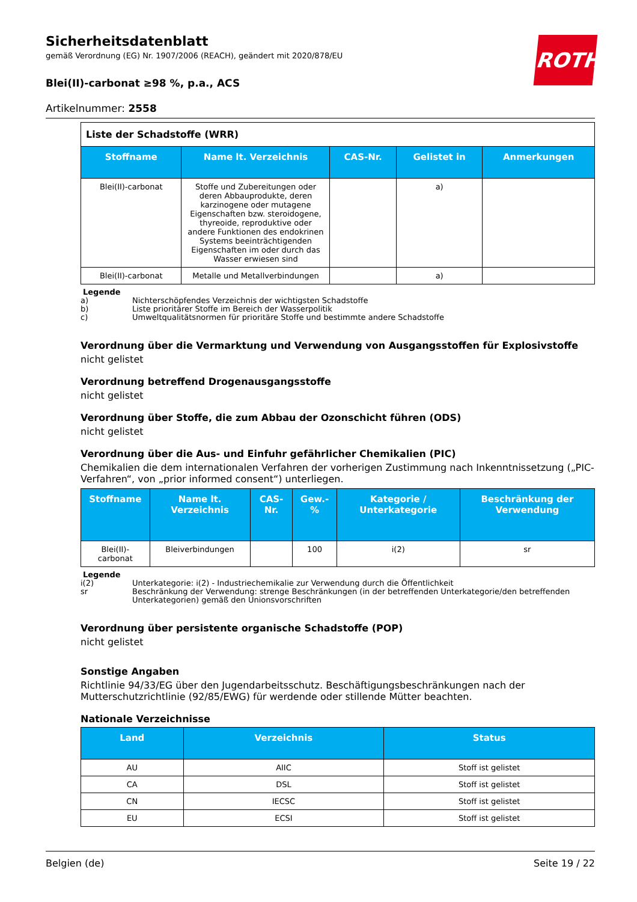ROTH
Sicherheitsdatenblatt
gemäß Verordnung (EG) Nr. 1907/2006 (REACH), geändert mit 2020/878/EU
Blei(II)-carbonat ≥98 %, p.a., ACS
Artikelnummer: 2558
Liste der Schadstoffe (WRR)
| Stoffname | Name lt. Verzeichnis | CAS-Nr. | Gelistet in | Anmerkungen |
| --- | --- | --- | --- | --- |
| Blei(II)-carbonat | Stoffe und Zubereitungen oder deren Abbauprodukte, deren karzinogene oder mutagene Eigenschaften bzw. steroidogene, thyreoide, reproduktive oder andere Funktionen des endokrinen Systems beeinträchtigenden Eigenschaften im oder durch das Wasser erwiesen sind | | a) | |
| Blei(II)-carbonat | Metalle und Metallverbindungen | | a) | |
Legende
a) Nichterschöpfendes Verzeichnis der wichtigsten Schadstoffe
b) Liste prioritärer Stoffe im Bereich der Wasserpolitik
c) Umweltqualitätsnormen für prioritäre Stoffe und bestimmte andere Schadstoffe
Verordnung über die Vermarktung und Verwendung von Ausgangsstoffen für Explosivstoffe
nicht gelistet
Verordnung betreffend Drogenausgangsstoffe
nicht gelistet
Verordnung über Stoffe, die zum Abbau der Ozonschicht führen (ODS)
nicht gelistet
Verordnung über die Aus- und Einfuhr gefährlicher Chemikalien (PIC)
Chemikalien die dem internationalen Verfahren der vorherigen Zustimmung nach Inkenntnissetzung („PIC-Verfahren“, von „prior informed consent“) unterliegen.
| Stoffname | Name lt. Verzeichnis | CAS-Nr. | Gew.-% | Kategorie / Unterkategorie | Beschränkung der Verwendung |
| --- | --- | --- | --- | --- | --- |
| Blei(II)-carbonat | Bleiverbindungen | | 100 | i(2) | sr |
Legende
i(2) Unterkategorie: i(2) - Industriechemikalie zur Verwendung durch die Öffentlichkeit
sr Beschränkung der Verwendung: strenge Beschränkungen (in der betreffenden Unterkategorie/den betreffenden Unterkategorien) gemäß den Unionsvorschriften
Verordnung über persistente organische Schadstoffe (POP)
nicht gelistet
Sonstige Angaben
Richtlinie 94/33/EG über den Jugendarbeitsschutz. Beschäftigungsbeschränkungen nach der Mutterschutzrichtlinie (92/85/EWG) für werdende oder stillende Mütter beachten.
Nationale Verzeichnisse
| Land | Verzeichnis | Status |
| --- | --- | --- |
| AU | AIIC | Stoff ist gelistet |
| CA | DSL | Stoff ist gelistet |
| CN | IECSC | Stoff ist gelistet |
| EU | ECSI | Stoff ist gelistet |
Belgien (de) Seite 19 / 22